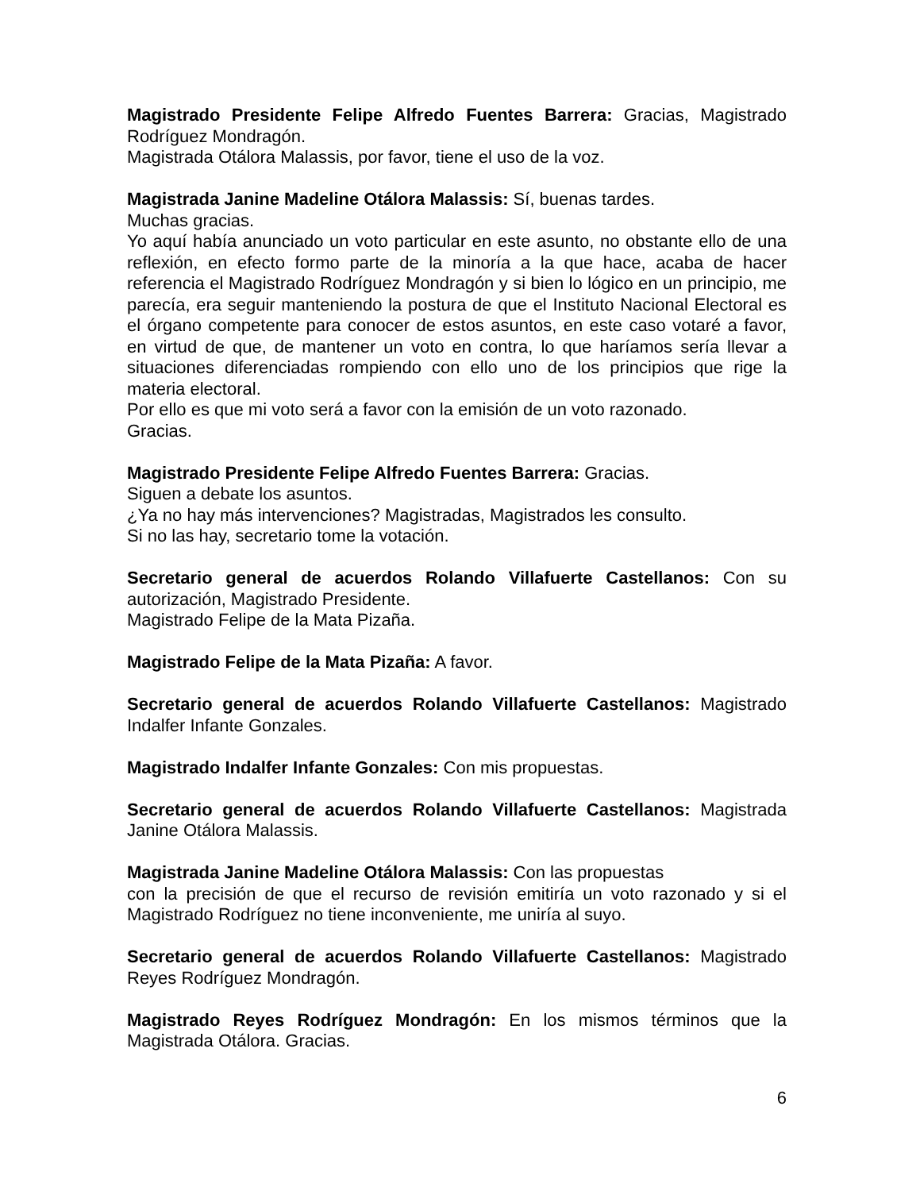Magistrado Presidente Felipe Alfredo Fuentes Barrera: Gracias, Magistrado Rodríguez Mondragón.
Magistrada Otálora Malassis, por favor, tiene el uso de la voz.
Magistrada Janine Madeline Otálora Malassis: Sí, buenas tardes.
Muchas gracias.
Yo aquí había anunciado un voto particular en este asunto, no obstante ello de una reflexión, en efecto formo parte de la minoría a la que hace, acaba de hacer referencia el Magistrado Rodríguez Mondragón y si bien lo lógico en un principio, me parecía, era seguir manteniendo la postura de que el Instituto Nacional Electoral es el órgano competente para conocer de estos asuntos, en este caso votaré a favor, en virtud de que, de mantener un voto en contra, lo que haríamos sería llevar a situaciones diferenciadas rompiendo con ello uno de los principios que rige la materia electoral.
Por ello es que mi voto será a favor con la emisión de un voto razonado.
Gracias.
Magistrado Presidente Felipe Alfredo Fuentes Barrera: Gracias.
Siguen a debate los asuntos.
¿Ya no hay más intervenciones? Magistradas, Magistrados les consulto.
Si no las hay, secretario tome la votación.
Secretario general de acuerdos Rolando Villafuerte Castellanos: Con su autorización, Magistrado Presidente.
Magistrado Felipe de la Mata Pizaña.
Magistrado Felipe de la Mata Pizaña: A favor.
Secretario general de acuerdos Rolando Villafuerte Castellanos: Magistrado Indalfer Infante Gonzales.
Magistrado Indalfer Infante Gonzales: Con mis propuestas.
Secretario general de acuerdos Rolando Villafuerte Castellanos: Magistrada Janine Otálora Malassis.
Magistrada Janine Madeline Otálora Malassis: Con las propuestas
con la precisión de que el recurso de revisión emitiría un voto razonado y si el Magistrado Rodríguez no tiene inconveniente, me uniría al suyo.
Secretario general de acuerdos Rolando Villafuerte Castellanos: Magistrado Reyes Rodríguez Mondragón.
Magistrado Reyes Rodríguez Mondragón: En los mismos términos que la Magistrada Otálora. Gracias.
6